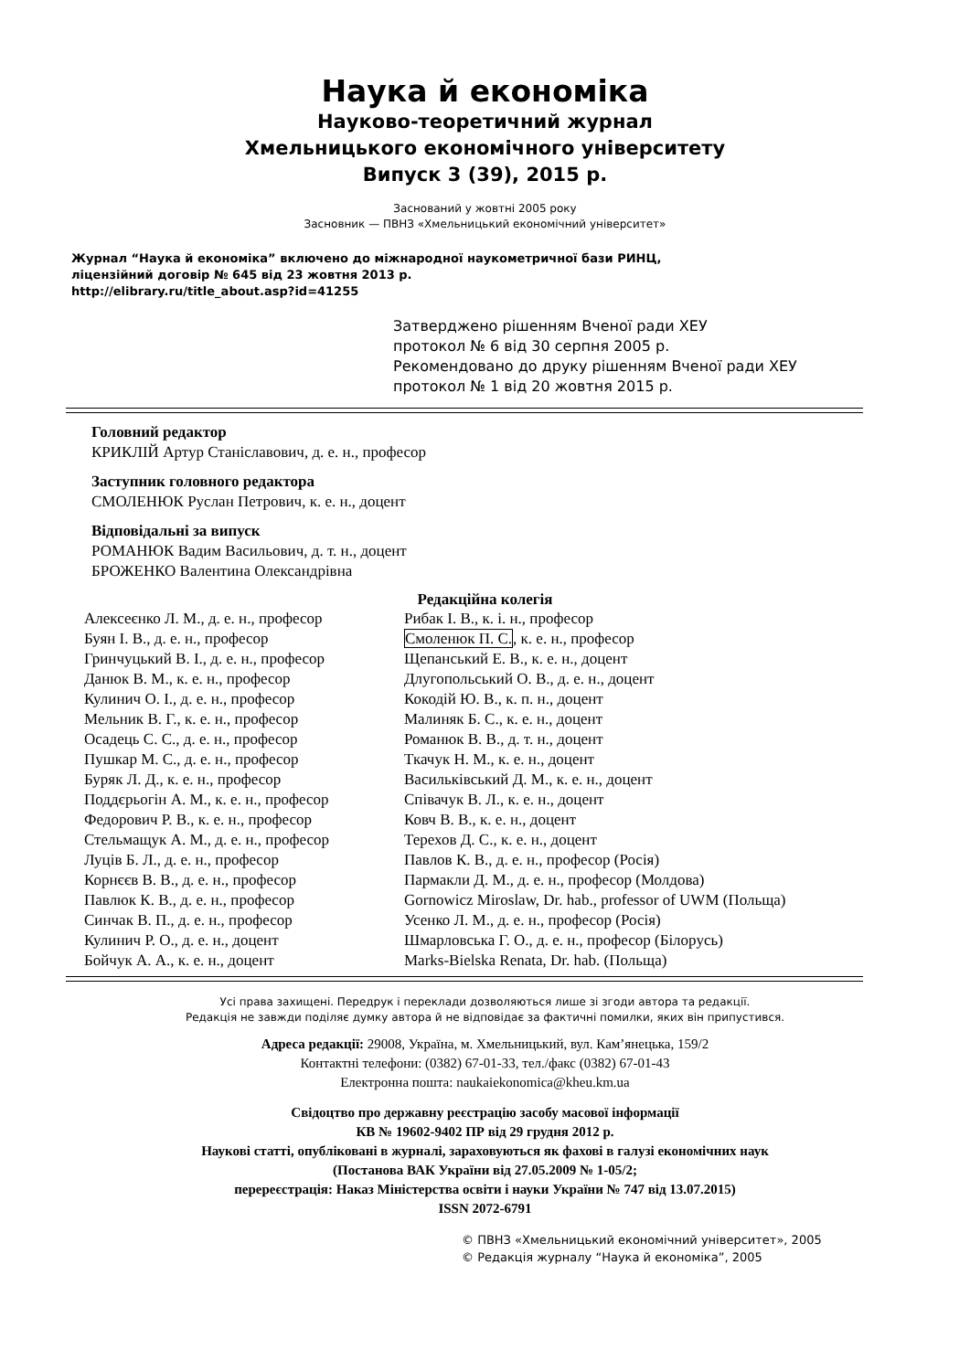Наука й економіка
Науково-теоретичний журнал
Хмельницького економічного університету
Випуск 3 (39), 2015 р.
Заснований у жовтні 2005 року
Засновник — ПВНЗ «Хмельницький економічний університет»
Журнал “Наука й економіка” включено до міжнародної наукометричної бази РИНЦ,
ліцензійний договір № 645 від 23 жовтня 2013 р.
http://elibrary.ru/title_about.asp?id=41255
Затверджено рішенням Вченої ради ХЕУ
протокол № 6 від 30 серпня 2005 р.
Рекомендовано до друку рішенням Вченої ради ХЕУ
протокол № 1 від 20 жовтня 2015 р.
Головний редактор
КРИКЛІЙ Артур Станіславович, д. е. н., професор
Заступник головного редактора
СМОЛЕНЮК Руслан Петрович, к. е. н., доцент
Відповідальні за випуск
РОМАНЮК Вадим Васильович, д. т. н., доцент
БРОЖЕНКО Валентина Олександрівна
Редакційна колегія
Алексеєнко Л. М., д. е. н., професор
Буян І. В., д. е. н., професор
Гринчуцький В. І., д. е. н., професор
Данюк В. М., к. е. н., професор
Кулинич О. І., д. е. н., професор
Мельник В. Г., к. е. н., професор
Осадець С. С., д. е. н., професор
Пушкар М. С., д. е. н., професор
Буряк Л. Д., к. е. н., професор
Поддєрьогін А. М., к. е. н., професор
Федорович Р. В., к. е. н., професор
Стельмащук А. М., д. е. н., професор
Луців Б. Л., д. е. н., професор
Корнєєв В. В., д. е. н., професор
Павлюк К. В., д. е. н., професор
Синчак В. П., д. е. н., професор
Кулинич Р. О., д. е. н., доцент
Бойчук А. А., к. е. н., доцент
Рибак І. В., к. і. н., професор
Смоленюк П. С., к. е. н., професор
Щепанський Е. В., к. е. н., доцент
Длугопольський О. В., д. е. н., доцент
Кокодій Ю. В., к. п. н., доцент
Малиняк Б. С., к. е. н., доцент
Романюк В. В., д. т. н., доцент
Ткачук Н. М., к. е. н., доцент
Васильківський Д. М., к. е. н., доцент
Співачук В. Л., к. е. н., доцент
Ковч В. В., к. е. н., доцент
Терехов Д. С., к. е. н., доцент
Павлов К. В., д. е. н., професор (Росія)
Пармакли Д. М., д. е. н., професор (Молдова)
Gornowicz Miroslaw, Dr. hab., professor of UWM (Польща)
Усенко Л. М., д. е. н., професор (Росія)
Шмарловська Г. О., д. е. н., професор (Білорусь)
Marks-Bielska Renata, Dr. hab. (Польща)
Усі права захищені. Передрук і переклади дозволяються лише зі згоди автора та редакції.
Редакція не завжди поділяє думку автора й не відповідає за фактичні помилки, яких він припустився.
Адреса редакції: 29008, Україна, м. Хмельницький, вул. Кам’янецька, 159/2
Контактні телефони: (0382) 67-01-33, тел./факс (0382) 67-01-43
Електронна пошта: naukaiekonomica@kheu.km.ua
Свідоцтво про державну реєстрацію засобу масової інформації
КВ № 19602-9402 ПР від 29 грудня 2012 р.
Наукові статті, опубліковані в журналі, зараховуються як фахові в галузі економічних наук
(Постанова ВАК України від 27.05.2009 № 1-05/2;
перереєстрація: Наказ Міністерства освіти і науки України № 747 від 13.07.2015)
ISSN 2072-6791
© ПВНЗ «Хмельницький економічний університет», 2005
© Редакція журналу “Наука й економіка”, 2005